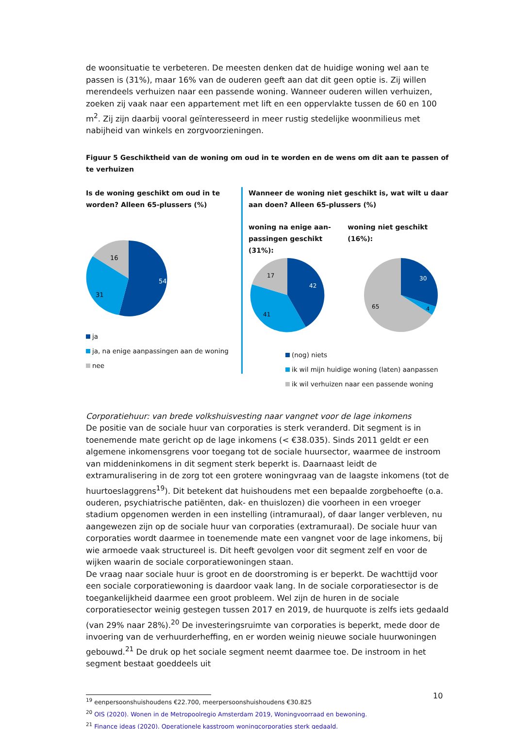de woonsituatie te verbeteren. De meesten denken dat de huidige woning wel aan te passen is (31%), maar 16% van de ouderen geeft aan dat dit geen optie is. Zij willen merendeels verhuizen naar een passende woning. Wanneer ouderen willen verhuizen, zoeken zij vaak naar een appartement met lift en een oppervlakte tussen de 60 en 100 m<sup>2</sup>. Zij zijn daarbij vooral geïnteresseerd in meer rustig stedelijke woonmilieus met nabijheid van winkels en zorgvoorzieningen.
Figuur 5 Geschiktheid van de woning om oud in te worden en de wens om dit aan te passen of te verhuizen
Is de woning geschikt om oud in te worden? Alleen 65-plussers (%)
54
31
16
ja
ja, na enige aanpassingen aan de woning
nee
Wanneer de woning niet geschikt is, wat wilt u daar aan doen? Alleen 65-plussers (%)
woning na enige aan-passingen geschikt (31%):
42
41
17
woning niet geschikt (16%):
30
4
65
(nog) niets
ik wil mijn huidige woning (laten) aanpassen
ik wil verhuizen naar een passende woning
Corporatiehuur: van brede volkshuisvesting naar vangnet voor de lage inkomens
De positie van de sociale huur van corporaties is sterk veranderd. Dit segment is in toenemende mate gericht op de lage inkomens (< €38.035). Sinds 2011 geldt er een algemene inkomensgrens voor toegang tot de sociale huursector, waarmee de instroom van middeninkomens in dit segment sterk beperkt is. Daarnaast leidt de extramuralisering in de zorg tot een grotere woningvraag van de laagste inkomens (tot de huurtoeslaggrens<sup>19</sup>). Dit betekent dat huishoudens met een bepaalde zorgbehoefte (o.a. ouderen, psychiatrische patiënten, dak- en thuislozen) die voorheen in een vroeger stadium opgenomen werden in een instelling (intramuraal), of daar langer verbleven, nu aangewezen zijn op de sociale huur van corporaties (extramuraal). De sociale huur van corporaties wordt daarmee in toenemende mate een vangnet voor de lage inkomens, bij wie armoede vaak structureel is. Dit heeft gevolgen voor dit segment zelf en voor de wijken waarin de sociale corporatiewoningen staan.
De vraag naar sociale huur is groot en de doorstroming is er beperkt. De wachttijd voor een sociale corporatiewoning is daardoor vaak lang. In de sociale corporatiesector is de toegankelijkheid daarmee een groot probleem. Wel zijn de huren in de sociale corporatiesector weinig gestegen tussen 2017 en 2019, de huurquote is zelfs iets gedaald (van 29% naar 28%).<sup>20</sup> De investeringsruimte van corporaties is beperkt, mede door de invoering van de verhuurderheffing, en er worden weinig nieuwe sociale huurwoningen gebouwd.<sup>21</sup> De druk op het sociale segment neemt daarmee toe. De instroom in het segment bestaat goeddeels uit
<sup>19</sup> eenpersoonshuishoudens €22.700, meerpersoonshuishoudens €30.825
<sup>20</sup> OIS (2020). Wonen in de Metropoolregio Amsterdam 2019, Woningvoorraad en bewoning.
<sup>21</sup> Finance ideas (2020). Operationele kasstroom woningcorporaties sterk gedaald.
10